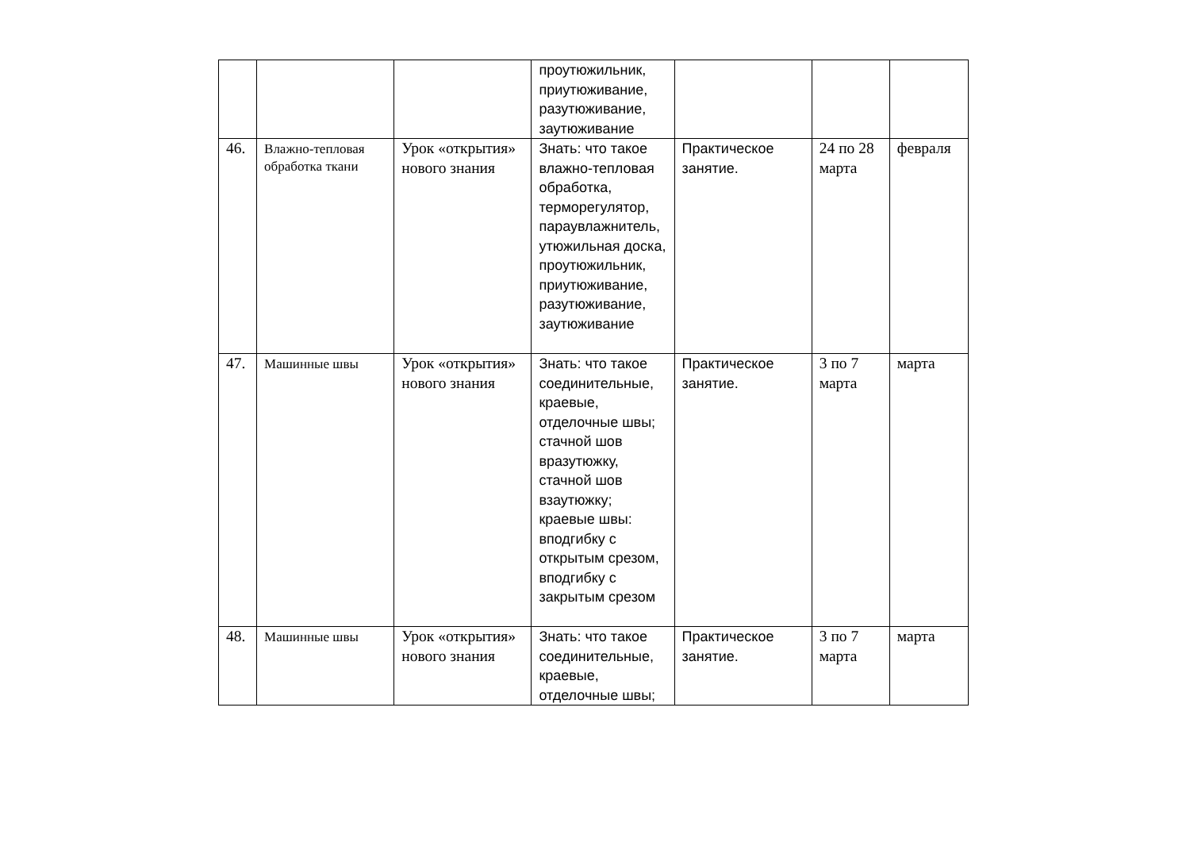| | | | проутюжильник, приутюживание, разутюживание, заутюживание | | | |
| 46. | Влажно-тепловая обработка ткани | Урок «открытия» нового знания | Знать: что такое влажно-тепловая обработка, терморегулятор, параувлажнитель, утюжильная доска, проутюжильник, приутюживание, разутюживание, заутюживание | Практическое занятие. | 24 по 28 марта | февраля |
| 47. | Машинные швы | Урок «открытия» нового знания | Знать: что такое соединительные, краевые, отделочные швы; стачной шов вразутюжку, стачной шов взаутюжку; краевые швы: вподгибку с открытым срезом, вподгибку с закрытым срезом | Практическое занятие. | 3 по 7 марта | марта |
| 48. | Машинные швы | Урок «открытия» нового знания | Знать: что такое соединительные, краевые, отделочные швы; | Практическое занятие. | 3 по 7 марта | марта |